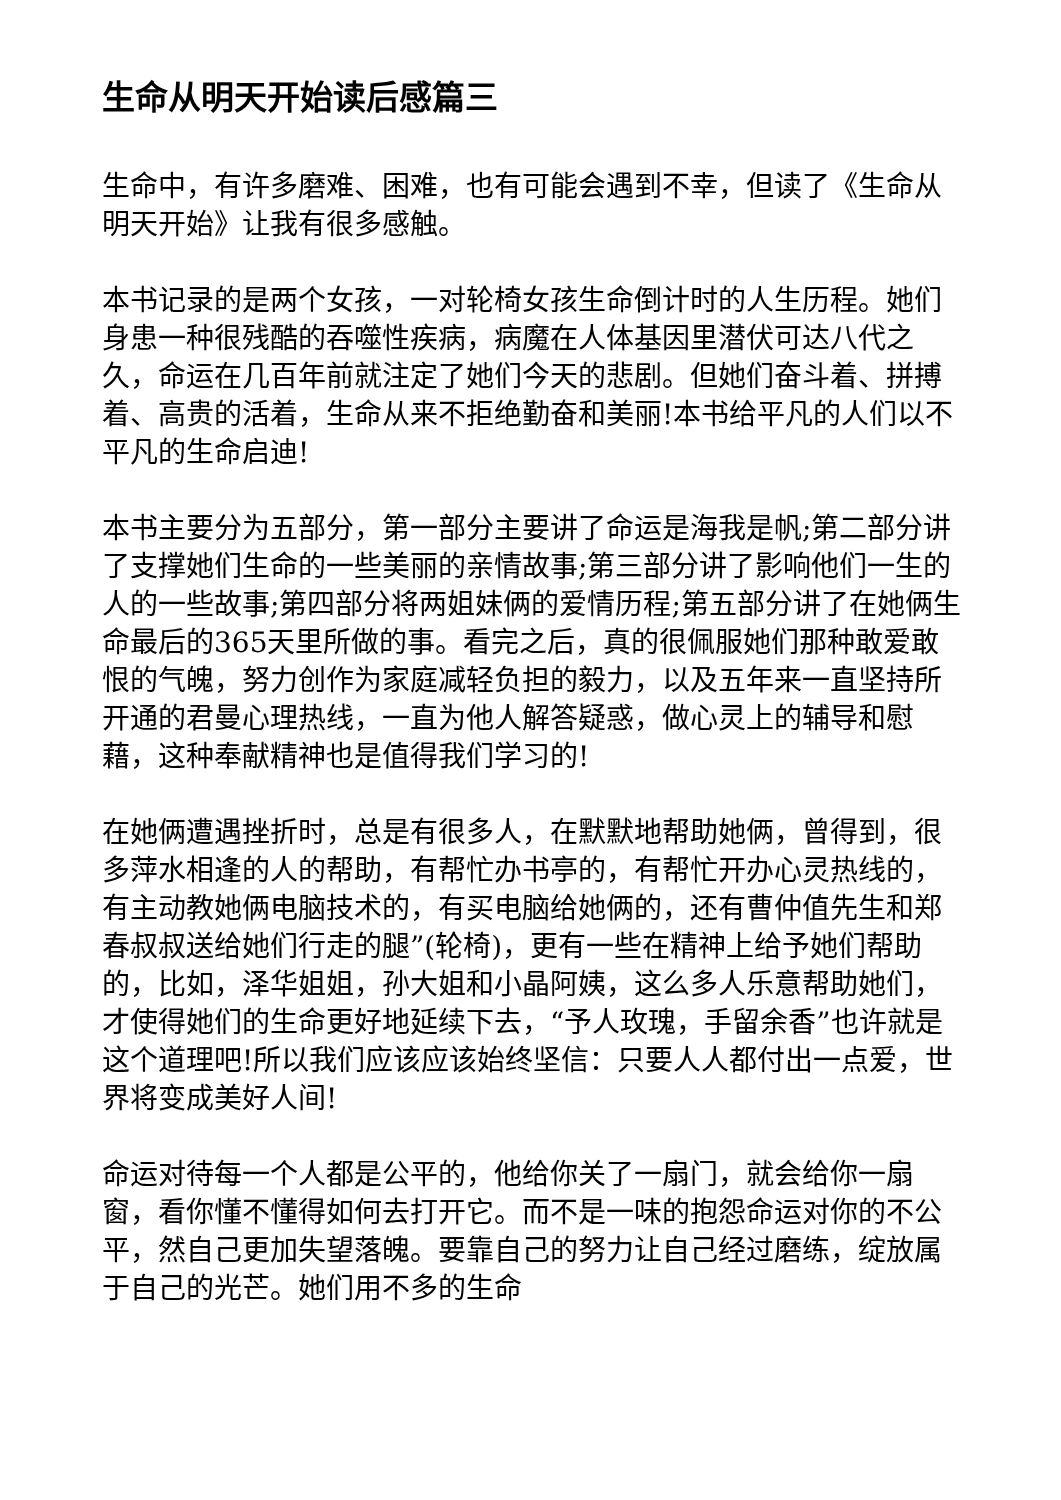生命从明天开始读后感篇三
生命中，有许多磨难、困难，也有可能会遇到不幸，但读了《生命从明天开始》让我有很多感触。
本书记录的是两个女孩，一对轮椅女孩生命倒计时的人生历程。她们身患一种很残酷的吞噬性疾病，病魔在人体基因里潜伏可达八代之久，命运在几百年前就注定了她们今天的悲剧。但她们奋斗着、拼搏着、高贵的活着，生命从来不拒绝勤奋和美丽!本书给平凡的人们以不平凡的生命启迪!
本书主要分为五部分，第一部分主要讲了命运是海我是帆;第二部分讲了支撑她们生命的一些美丽的亲情故事;第三部分讲了影响他们一生的人的一些故事;第四部分将两姐妹俩的爱情历程;第五部分讲了在她俩生命最后的365天里所做的事。看完之后，真的很佩服她们那种敢爱敢恨的气魄，努力创作为家庭减轻负担的毅力，以及五年来一直坚持所开通的君曼心理热线，一直为他人解答疑惑，做心灵上的辅导和慰藉，这种奉献精神也是值得我们学习的!
在她俩遭遇挫折时，总是有很多人，在默默地帮助她俩，曾得到，很多萍水相逢的人的帮助，有帮忙办书亭的，有帮忙开办心灵热线的，有主动教她俩电脑技术的，有买电脑给她俩的，还有曹仲值先生和郑春叔叔送给她们行走的腿”(轮椅)，更有一些在精神上给予她们帮助的，比如，泽华姐姐，孙大姐和小晶阿姨，这么多人乐意帮助她们，才使得她们的生命更好地延续下去，“予人玫瑰，手留余香”也许就是这个道理吧!所以我们应该应该始终坚信：只要人人都付出一点爱，世界将变成美好人间!
命运对待每一个人都是公平的，他给你关了一扇门，就会给你一扇窗，看你懂不懂得如何去打开它。而不是一味的抱怨命运对你的不公平，然自己更加失望落魄。要靠自己的努力让自己经过磨练，绽放属于自己的光芒。她们用不多的生命